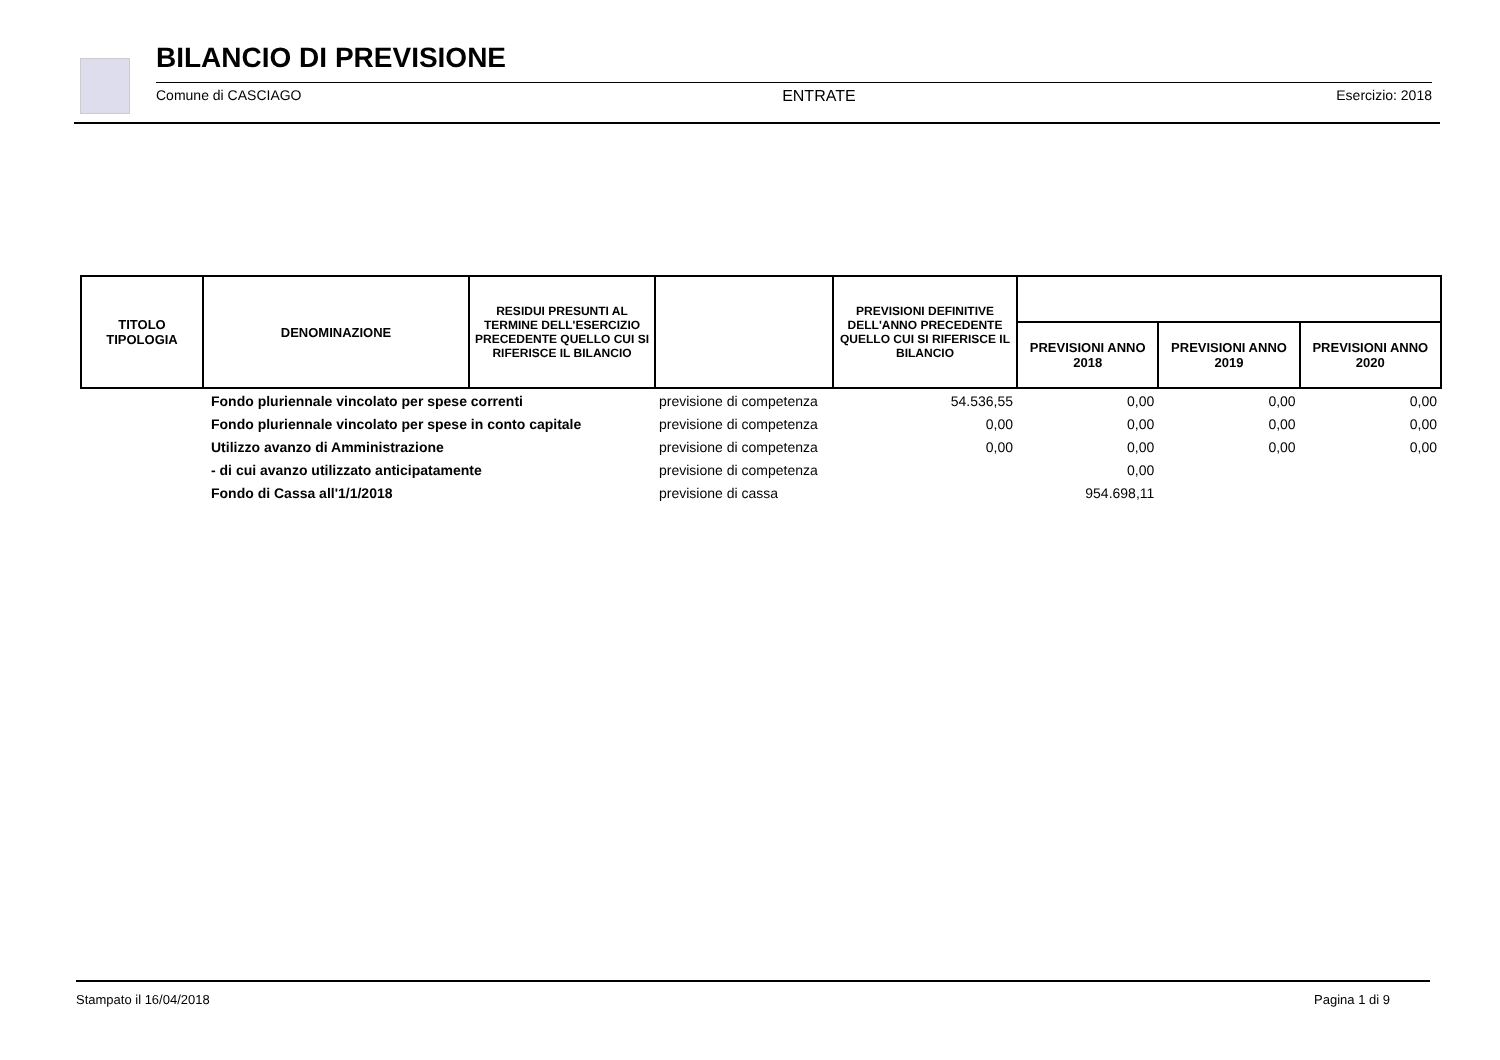BILANCIO DI PREVISIONE
Comune di CASCIAGO ENTRATE Esercizio: 2018
| TITOLO TIPOLOGIA | DENOMINAZIONE | RESIDUI PRESUNTI AL TERMINE DELL'ESERCIZIO PRECEDENTE QUELLO CUI SI RIFERISCE IL BILANCIO | | PREVISIONI DEFINITIVE DELL'ANNO PRECEDENTE QUELLO CUI SI RIFERISCE IL BILANCIO | | | |
| --- | --- | --- | --- | --- | --- | --- | --- |
| | | | | | PREVISIONI ANNO 2018 | PREVISIONI ANNO 2019 | PREVISIONI ANNO 2020 |
| | Fondo pluriennale vincolato per spese correnti | | previsione di competenza | 54.536,55 | 0,00 | 0,00 | 0,00 |
| | Fondo pluriennale vincolato per spese in conto capitale | | previsione di competenza | 0,00 | 0,00 | 0,00 | 0,00 |
| | Utilizzo avanzo di Amministrazione | | previsione di competenza | 0,00 | 0,00 | 0,00 | 0,00 |
| | - di cui avanzo utilizzato anticipatamente | | previsione di competenza | | 0,00 | | |
| | Fondo di Cassa all'1/1/2018 | | previsione di cassa | | 954.698,11 | | |
Stampato il 16/04/2018 Pagina 1 di 9